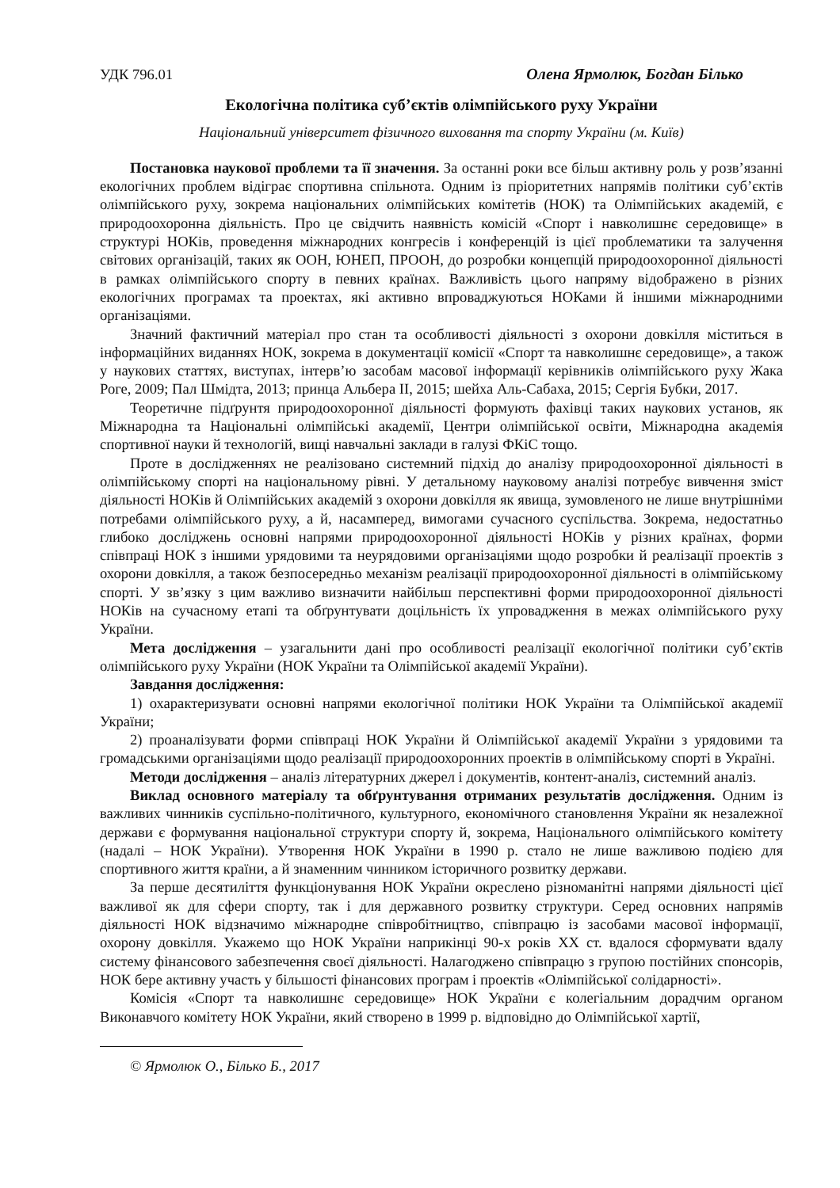УДК 796.01 Олена Ярмолюк, Богдан Білько
Екологічна політика суб’єктів олімпійського руху України
Національний університет фізичного виховання та спорту України (м. Київ)
Постановка наукової проблеми та її значення. За останні роки все більш активну роль у розв’язанні екологічних проблем відіграє спортивна спільнота. Одним із пріоритетних напрямів політики суб’єктів олімпійського руху, зокрема національних олімпійських комітетів (НОК) та Олімпійських академій, є природоохоронна діяльність. Про це свідчить наявність комісій «Спорт і навколишнє середовище» в структурі НОКів, проведення міжнародних конгресів і конференцій із цієї проблематики та залучення світових організацій, таких як ООН, ЮНЕП, ПРООН, до розробки концепцій природоохоронної діяльності в рамках олімпійського спорту в певних країнах. Важливість цього напряму відображено в різних екологічних програмах та проектах, які активно впроваджуються НОКами й іншими міжнародними організаціями.
Значний фактичний матеріал про стан та особливості діяльності з охорони довкілля міститься в інформаційних виданнях НОК, зокрема в документації комісії «Спорт та навколишнє середовище», а також у наукових статтях, виступах, інтерв’ю засобам масової інформації керівників олімпійського руху Жака Роге, 2009; Пал Шмідта, 2013; принца Альбера ІІ, 2015; шейха Аль-Сабаха, 2015; Сергія Бубки, 2017.
Теоретичне підґрунтя природоохоронної діяльності формують фахівці таких наукових установ, як Міжнародна та Національні олімпійські академії, Центри олімпійської освіти, Міжнародна академія спортивної науки й технологій, вищі навчальні заклади в галузі ФКіС тощо.
Проте в дослідженнях не реалізовано системний підхід до аналізу природоохоронної діяльності в олімпійському спорті на національному рівні. У детальному науковому аналізі потребує вивчення зміст діяльності НОКів й Олімпійських академій з охорони довкілля як явища, зумовленого не лише внутрішніми потребами олімпійського руху, а й, насамперед, вимогами сучасного суспільства. Зокрема, недостатньо глибоко досліджень основні напрями природоохоронної діяльності НОКів у різних країнах, форми співпраці НОК з іншими урядовими та неурядовими організаціями щодо розробки й реалізації проектів з охорони довкілля, а також безпосередньо механізм реалізації природоохоронної діяльності в олімпійському спорті. У зв’язку з цим важливо визначити найбільш перспективні форми природоохоронної діяльності НОКів на сучасному етапі та обґрунтувати доцільність їх упровадження в межах олімпійського руху України.
Мета дослідження – узагальнити дані про особливості реалізації екологічної політики суб’єктів олімпійського руху України (НОК України та Олімпійської академії України).
Завдання дослідження:
1) охарактеризувати основні напрями екологічної політики НОК України та Олімпійської академії України;
2) проаналізувати форми співпраці НОК України й Олімпійської академії України з урядовими та громадськими організаціями щодо реалізації природоохоронних проектів в олімпійському спорті в Україні.
Методи дослідження – аналіз літературних джерел і документів, контент-аналіз, системний аналіз.
Виклад основного матеріалу та обґрунтування отриманих результатів дослідження. Одним із важливих чинників суспільно-політичного, культурного, економічного становлення України як незалежної держави є формування національної структури спорту й, зокрема, Національного олімпійського комітету (надалі – НОК України). Утворення НОК України в 1990 р. стало не лише важливою подією для спортивного життя країни, а й знаменним чинником історичного розвитку держави.
За перше десятиліття функціонування НОК України окреслено різноманітні напрями діяльності цієї важливої як для сфери спорту, так і для державного розвитку структури. Серед основних напрямів діяльності НОК відзначимо міжнародне співробітництво, співпрацю із засобами масової інформації, охорону довкілля. Укажемо що НОК України наприкінці 90-х років ХХ ст. вдалося сформувати вдалу систему фінансового забезпечення своєї діяльності. Налагоджено співпрацю з групою постійних спонсорів, НОК бере активну участь у більшості фінансових програм і проектів «Олімпійської солідарності».
Комісія «Спорт та навколишнє середовище» НОК України є колегіальним дорадчим органом Виконавчого комітету НОК України, який створено в 1999 р. відповідно до Олімпійської хартії,
© Ярмолюк О., Білько Б., 2017